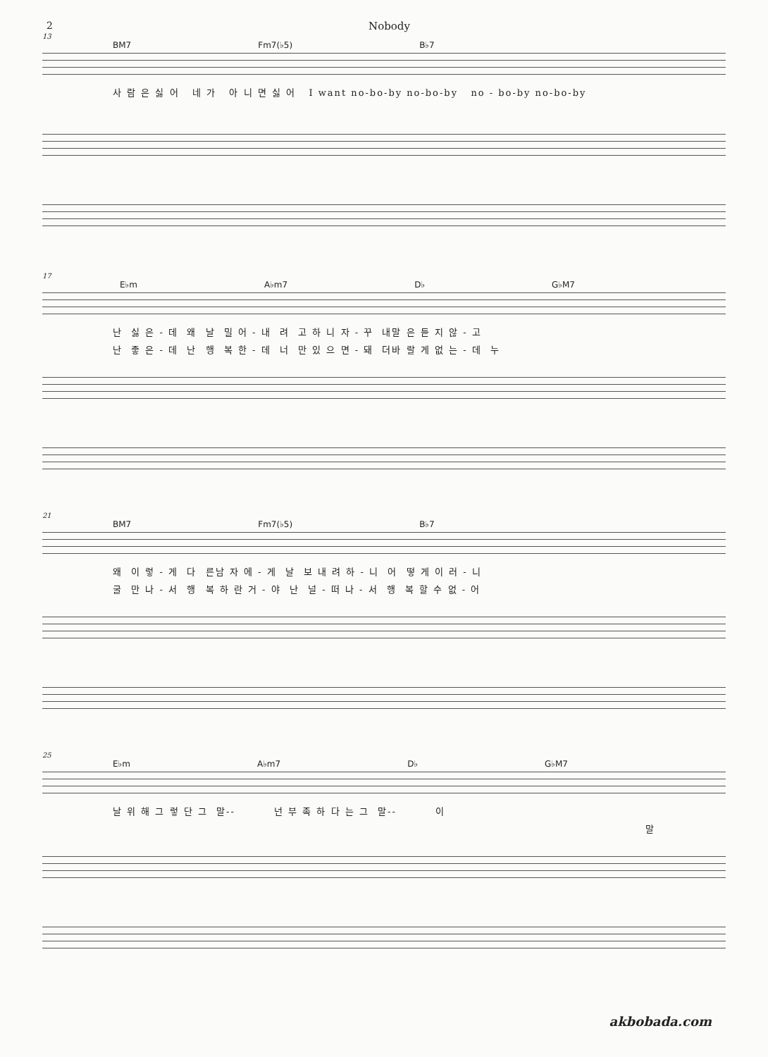2 Nobody
13
BM7 Fm7(♭5) B♭7
사 람 은 싫 어 네 가 아 니 면 싫 어 I want no-bo-by no-bo-by no - bo-by no-bo-by
17
E♭m A♭m7 D♭ G♭M7
난 싫 은 - 데 왜 날 밀 어 - 내 려 고 하 니 자 - 꾸 내말 은 듣 지 않 - 고
난 좋 은 - 데 난 행 복 한 - 데 너 만 있 으 면 - 돼 더바 랄 게 없 는 - 데 누
21
BM7 Fm7(♭5) B♭7
왜 이 렇 - 게 다 른남 자 에 - 게 날 보 내 려 하 - 니 어 떻 게 이 러 - 니
굴 만 나 - 서 행 복 하 란 거 - 야 난 널 - 떠 나 - 서 행 복 할 수 없 - 어
25
E♭m A♭m7 D♭ G♭M7
날 위 해 그 렇 단 그 말-- 넌 부 족 하 다 는 그 말-- 이
말
akbobada.com